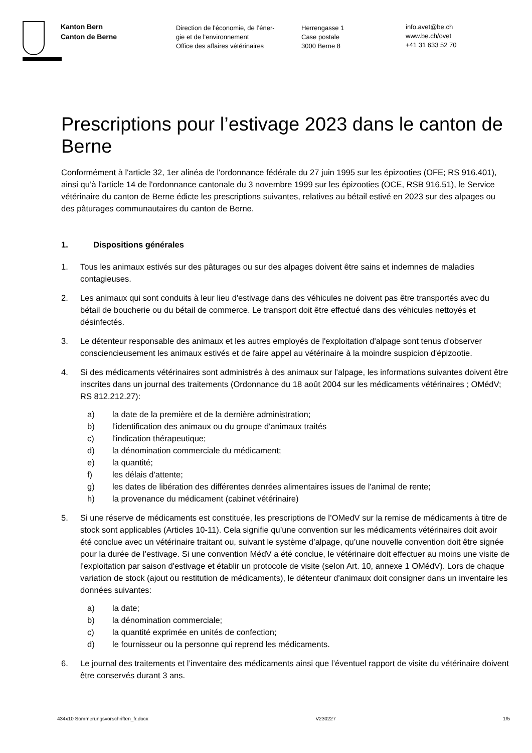Kanton Bern
Canton de Berne
Direction de l’économie, de l’éner-
gie et de l’environnement
Office des affaires vétérinaires
Herrengasse 1
Case postale
3000 Berne 8
info.avet@be.ch
www.be.ch/ovet
+41 31 633 52 70
Prescriptions pour l’estivage 2023 dans le canton de Berne
Conformément à l'article 32, 1er alinéa de l'ordonnance fédérale du 27 juin 1995 sur les épizooties (OFE; RS 916.401), ainsi qu’à l'article 14 de l'ordonnance cantonale du 3 novembre 1999 sur les épizooties (OCE, RSB 916.51), le Service vétérinaire du canton de Berne édicte les prescriptions suivantes, relatives au bétail estivé en 2023 sur des alpages ou des pâturages communautaires du canton de Berne.
1. Dispositions générales
1. Tous les animaux estivés sur des pâturages ou sur des alpages doivent être sains et indemnes de maladies contagieuses.
2. Les animaux qui sont conduits à leur lieu d'estivage dans des véhicules ne doivent pas être transportés avec du bétail de boucherie ou du bétail de commerce. Le transport doit être effectué dans des véhicules nettoyés et désinfectés.
3. Le détenteur responsable des animaux et les autres employés de l'exploitation d'alpage sont tenus d'observer consciencieusement les animaux estivés et de faire appel au vétérinaire à la moindre suspicion d'épizootie.
4. Si des médicaments vétérinaires sont administrés à des animaux sur l'alpage, les informations suivantes doivent être inscrites dans un journal des traitements (Ordonnance du 18 août 2004 sur les médicaments vétérinaires ; OMédV; RS 812.212.27):
a) la date de la première et de la dernière administration;
b) l'identification des animaux ou du groupe d'animaux traités
c) l'indication thérapeutique;
d) la dénomination commerciale du médicament;
e) la quantité;
f) les délais d'attente;
g) les dates de libération des différentes denrées alimentaires issues de l'animal de rente;
h) la provenance du médicament (cabinet vétérinaire)
5. Si une réserve de médicaments est constituée, les prescriptions de l’OMedV sur la remise de médicaments à titre de stock sont applicables (Articles 10-11). Cela signifie qu’une convention sur les médicaments vétérinaires doit avoir été conclue avec un vétérinaire traitant ou, suivant le système d’alpage, qu’une nouvelle convention doit être signée pour la durée de l’estivage. Si une convention MédV a été conclue, le vétérinaire doit effectuer au moins une visite de l'exploitation par saison d'estivage et établir un protocole de visite (selon Art. 10, annexe 1 OMédV). Lors de chaque variation de stock (ajout ou restitution de médicaments), le détenteur d'animaux doit consigner dans un inventaire les données suivantes:
a) la date;
b) la dénomination commerciale;
c) la quantité exprimée en unités de confection;
d) le fournisseur ou la personne qui reprend les médicaments.
6. Le journal des traitements et l’inventaire des médicaments ainsi que l’éventuel rapport de visite du vétérinaire doivent être conservés durant 3 ans.
434x10 Sömmerungsvorschriften_fr.docx V230227 1/5